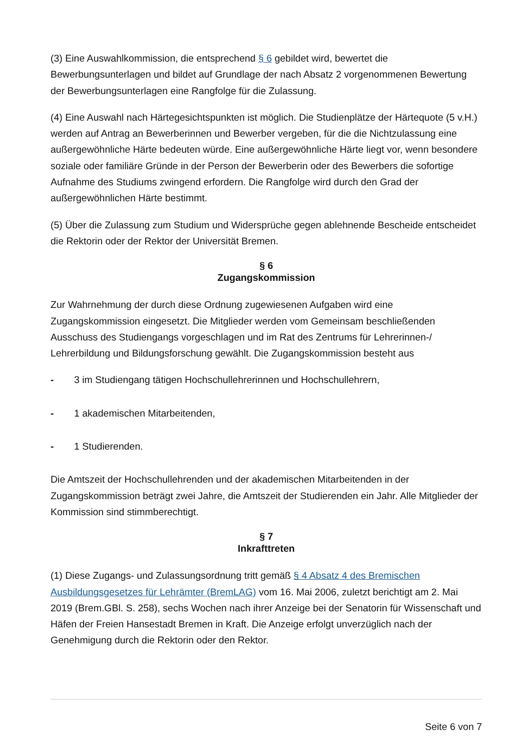(3) Eine Auswahlkommission, die entsprechend § 6 gebildet wird, bewertet die Bewerbungsunterlagen und bildet auf Grundlage der nach Absatz 2 vorgenommenen Bewertung der Bewerbungsunterlagen eine Rangfolge für die Zulassung.
(4) Eine Auswahl nach Härtegesichtspunkten ist möglich. Die Studienplätze der Härtequote (5 v.H.) werden auf Antrag an Bewerberinnen und Bewerber vergeben, für die die Nichtzulassung eine außergewöhnliche Härte bedeuten würde. Eine außergewöhnliche Härte liegt vor, wenn besondere soziale oder familiäre Gründe in der Person der Bewerberin oder des Bewerbers die sofortige Aufnahme des Studiums zwingend erfordern. Die Rangfolge wird durch den Grad der außergewöhnlichen Härte bestimmt.
(5) Über die Zulassung zum Studium und Widersprüche gegen ablehnende Bescheide entscheidet die Rektorin oder der Rektor der Universität Bremen.
§ 6
Zugangskommission
Zur Wahrnehmung der durch diese Ordnung zugewiesenen Aufgaben wird eine Zugangskommission eingesetzt. Die Mitglieder werden vom Gemeinsam beschließenden Ausschuss des Studiengangs vorgeschlagen und im Rat des Zentrums für Lehrerinnen-/ Lehrerbildung und Bildungsforschung gewählt. Die Zugangskommission besteht aus
- 3 im Studiengang tätigen Hochschullehrerinnen und Hochschullehrern,
- 1 akademischen Mitarbeitenden,
- 1 Studierenden.
Die Amtszeit der Hochschullehrenden und der akademischen Mitarbeitenden in der Zugangskommission beträgt zwei Jahre, die Amtszeit der Studierenden ein Jahr. Alle Mitglieder der Kommission sind stimmberechtigt.
§ 7
Inkrafttreten
(1) Diese Zugangs- und Zulassungsordnung tritt gemäß § 4 Absatz 4 des Bremischen Ausbildungsgesetzes für Lehrämter (BremLAG) vom 16. Mai 2006, zuletzt berichtigt am 2. Mai 2019 (Brem.GBl. S. 258), sechs Wochen nach ihrer Anzeige bei der Senatorin für Wissenschaft und Häfen der Freien Hansestadt Bremen in Kraft. Die Anzeige erfolgt unverzüglich nach der Genehmigung durch die Rektorin oder den Rektor.
Seite 6 von 7